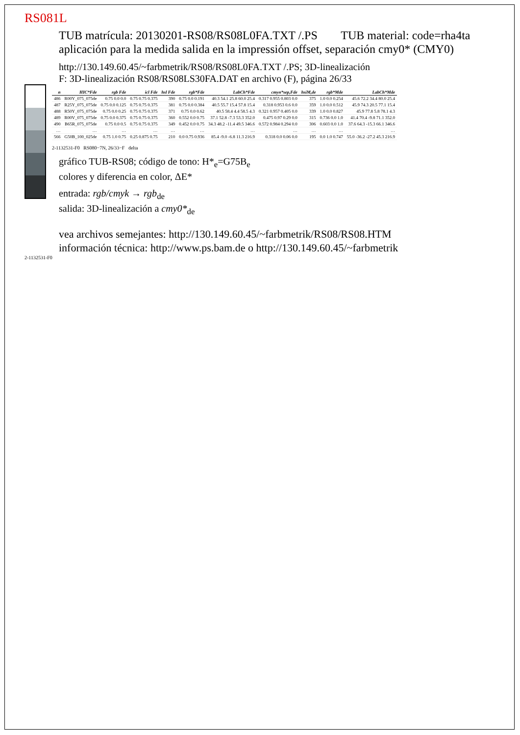RS081L
TUB matrícula: 20130201-RS08/RS08L0FA.TXT /.PS TUB material: code=rha4ta
aplicación para la medida salida en la impressión offset, separación cmy0* (CMY0)
http://130.149.60.45/~farbmetrik/RS08/RS08L0FA.TXT /.PS; 3D-linealización
F: 3D-linealización RS08/RS08LS30FA.DAT en archivo (F), página 26/33
| n | HIC*Fde | rgb Fde | icl Fde | hsl Fde | rgb*Fde | LabCh*Fde | cmyn*sep,Fde | hsiM,de | rgb*Mde | LabCh*Mde |
| --- | --- | --- | --- | --- | --- | --- | --- | --- | --- | --- |
| 486 | R00Y_075_075de | 0.75 0.0 0.0 | 0.75 0.75 0.375 | 390 | 0.75 0.0 0.191 | 40.3 54.1 25.8 60.0 25.4 | 0.317 0.955 0.803 0.0 | 375 | 1.0 0.0 0.254 | 45.6 72.2 34.4 80.0 25.4 |
| 487 | R25Y_075_075de | 0.75 0.0 0.125 | 0.75 0.75 0.375 | 381 | 0.75 0.0 0.384 | 40.5 55.7 15.4 57.8 15.4 | 0.318 0.953 0.6 0.0 | 359 | 1.0 0.0 0.512 | 45.9 74.3 20.5 77.1 15.4 |
| 488 | R50Y_075_075de | 0.75 0.0 0.25 | 0.75 0.75 0.375 | 371 | 0.75 0.0 0.62 | 40.5 58.4 4.4 58.5 4.3 | 0.321 0.957 0.405 0.0 | 339 | 1.0 0.0 0.827 | 45.9 77.8 5.8 78.1 4.3 |
| 489 | R00V_075_075de | 0.75 0.0 0.375 | 0.75 0.75 0.375 | 360 | 0.552 0.0 0.75 | 37.1 52.8 -7.3 53.3 352.0 | 0.475 0.97 0.29 0.0 | 315 | 0.736 0.0 1.0 | 41.4 70.4 -9.8 71.1 352.0 |
| 490 | B65R_075_075de | 0.75 0.0 0.5 | 0.75 0.75 0.375 | 349 | 0.452 0.0 0.75 | 34.3 48.2 -11.4 49.5 346.6 | 0.572 0.984 0.294 0.0 | 306 | 0.603 0.0 1.0 | 37.6 64.3 -15.3 66.1 346.6 |
| … | … | … | … | … | … | … | … | … | … | … |
| 566 | G50B_100_025de | 0.75 1.0 0.75 | 0.25 0.875 0.75 | 210 | 0.0 0.75 0.936 | 85.4 -9.0 -6.8 11.3 216.9 | 0.318 0.0 0.06 0.0 | 195 | 0.0 1.0 0.747 | 55.0 -36.2 -27.2 45.3 216.9 |
2-1132531-F0 RS080−7N, 26/33−F delta
gráfico TUB-RS08; código de tono: H*<sub>e</sub>=G75B<sub>e</sub>
colores y diferencia en color, ΔE*
entrada: rgb/cmyk → rgb<sub>de</sub>
salida: 3D-linealización a cmy0*<sub>de</sub>
vea archivos semejantes: http://130.149.60.45/~farbmetrik/RS08/RS08.HTM
información técnica: http://www.ps.bam.de o http://130.149.60.45/~farbmetrik
2-1132531-F0